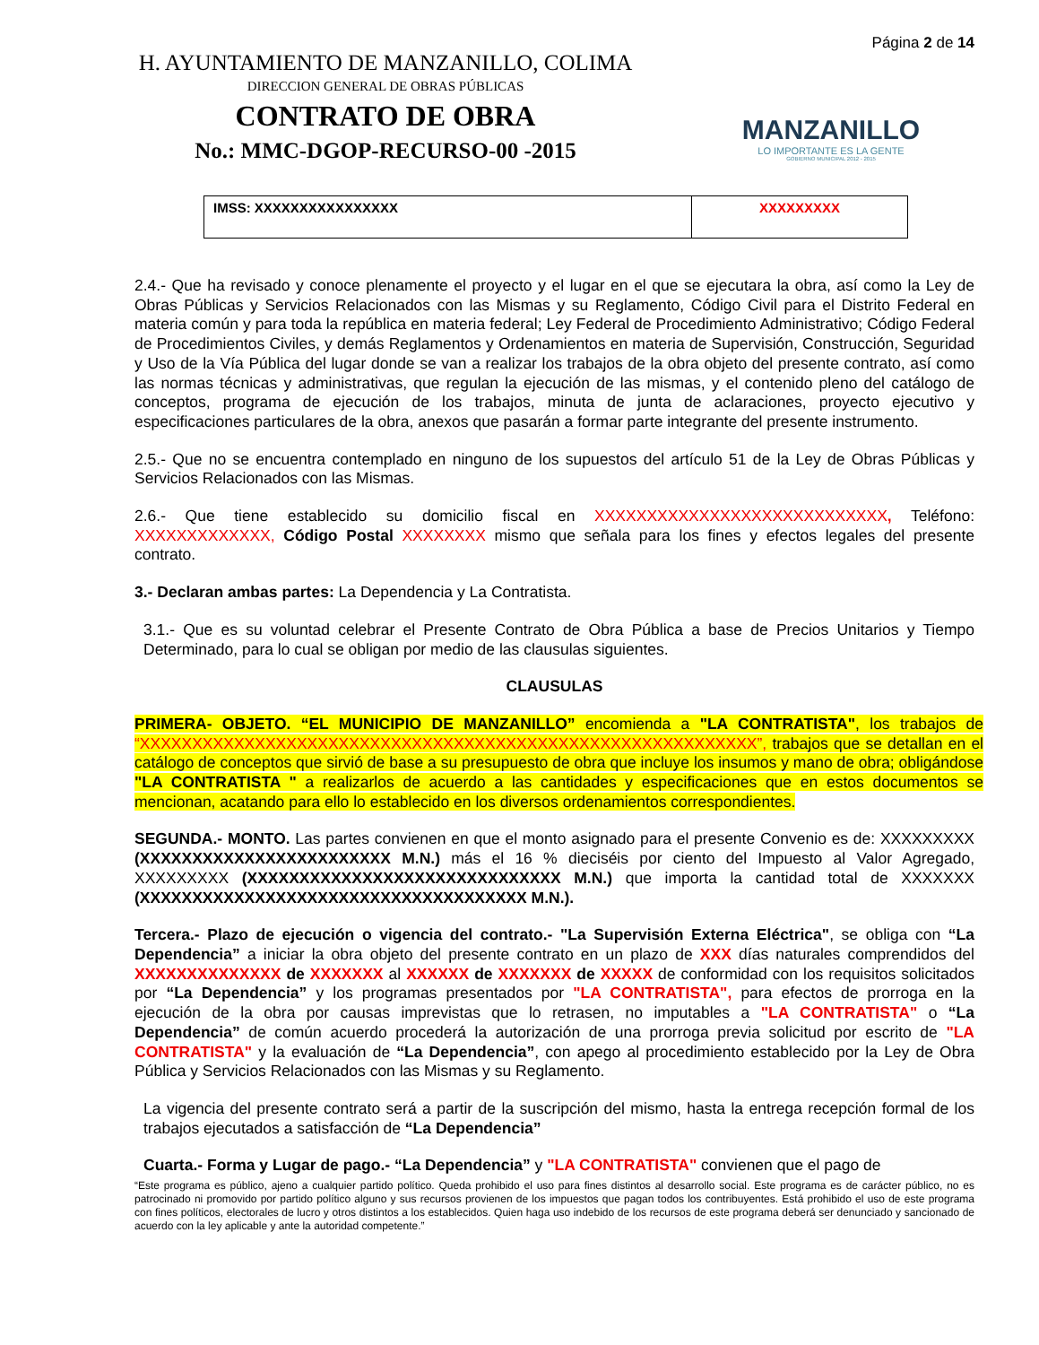H. AYUNTAMIENTO DE MANZANILLO, COLIMA
DIRECCION GENERAL DE OBRAS PÚBLICAS
CONTRATO DE OBRA
No.: MMC-DGOP-RECURSO-00 -2015
Página 2 de 14
MANZANILLO
LO IMPORTANTE ES LA GENTE
GOBIERNO MUNICIPAL 2012 - 2015
| IMSS: XXXXXXXXXXXXXXXX | XXXXXXXXX |
2.4.- Que ha revisado y conoce plenamente el proyecto y el lugar en el que se ejecutara la obra, así como la Ley de Obras Públicas y Servicios Relacionados con las Mismas y su Reglamento, Código Civil para el Distrito Federal en materia común y para toda la república en materia federal; Ley Federal de Procedimiento Administrativo; Código Federal de Procedimientos Civiles, y demás Reglamentos y Ordenamientos en materia de Supervisión, Construcción, Seguridad y Uso de la Vía Pública del lugar donde se van a realizar los trabajos de la obra objeto del presente contrato, así como las normas técnicas y administrativas, que regulan la ejecución de las mismas, y el contenido pleno del catálogo de conceptos, programa de ejecución de los trabajos, minuta de junta de aclaraciones, proyecto ejecutivo y especificaciones particulares de la obra, anexos que pasarán a formar parte integrante del presente instrumento.
2.5.- Que no se encuentra contemplado en ninguno de los supuestos del artículo 51 de la Ley de Obras Públicas y Servicios Relacionados con las Mismas.
2.6.- Que tiene establecido su domicilio fiscal en XXXXXXXXXXXXXXXXXXXXXXXXXXXX, Teléfono: XXXXXXXXXXXXX, Código Postal XXXXXXXX mismo que señala para los fines y efectos legales del presente contrato.
3.- Declaran ambas partes: La Dependencia y La Contratista.
3.1.- Que es su voluntad celebrar el Presente Contrato de Obra Pública a base de Precios Unitarios y Tiempo Determinado, para lo cual se obligan por medio de las clausulas siguientes.
CLAUSULAS
PRIMERA- OBJETO. “EL MUNICIPIO DE MANZANILLO” encomienda a "LA CONTRATISTA", los trabajos de “XXXXXXXXXXXXXXXXXXXXXXXXXXXXXXXXXXXXXXXXXXXXXXXXXXXXXXXXXXX”, trabajos que se detallan en el catálogo de conceptos que sirvió de base a su presupuesto de obra que incluye los insumos y mano de obra; obligándose "LA CONTRATISTA " a realizarlos de acuerdo a las cantidades y especificaciones que en estos documentos se mencionan, acatando para ello lo establecido en los diversos ordenamientos correspondientes.
SEGUNDA.- MONTO. Las partes convienen en que el monto asignado para el presente Convenio es de: XXXXXXXXX (XXXXXXXXXXXXXXXXXXXXXXXX M.N.) más el 16 % dieciséis por ciento del Impuesto al Valor Agregado, XXXXXXXXX (XXXXXXXXXXXXXXXXXXXXXXXXXXXXXX M.N.) que importa la cantidad total de XXXXXXX (XXXXXXXXXXXXXXXXXXXXXXXXXXXXXXXXXXXXX M.N.).
Tercera.- Plazo de ejecución o vigencia del contrato.- "La Supervisión Externa Eléctrica", se obliga con “La Dependencia” a iniciar la obra objeto del presente contrato en un plazo de XXX días naturales comprendidos del XXXXXXXXXXXXXX de XXXXXXX al XXXXXX de XXXXXXX de XXXXX de conformidad con los requisitos solicitados por “La Dependencia” y los programas presentados por "LA CONTRATISTA", para efectos de prorroga en la ejecución de la obra por causas imprevistas que lo retrasen, no imputables a "LA CONTRATISTA" o “La Dependencia” de común acuerdo procederá la autorización de una prorroga previa solicitud por escrito de "LA CONTRATISTA" y la evaluación de “La Dependencia”, con apego al procedimiento establecido por la Ley de Obra Pública y Servicios Relacionados con las Mismas y su Reglamento.
La vigencia del presente contrato será a partir de la suscripción del mismo, hasta la entrega recepción formal de los trabajos ejecutados a satisfacción de “La Dependencia”
Cuarta.- Forma y Lugar de pago.- “La Dependencia” y "LA CONTRATISTA" convienen que el pago de
“Este programa es público, ajeno a cualquier partido político. Queda prohibido el uso para fines distintos al desarrollo social. Este programa es de carácter público, no es patrocinado ni promovido por partido político alguno y sus recursos provienen de los impuestos que pagan todos los contribuyentes. Está prohibido el uso de este programa con fines políticos, electorales de lucro y otros distintos a los establecidos. Quien haga uso indebido de los recursos de este programa deberá ser denunciado y sancionado de acuerdo con la ley aplicable y ante la autoridad competente.”